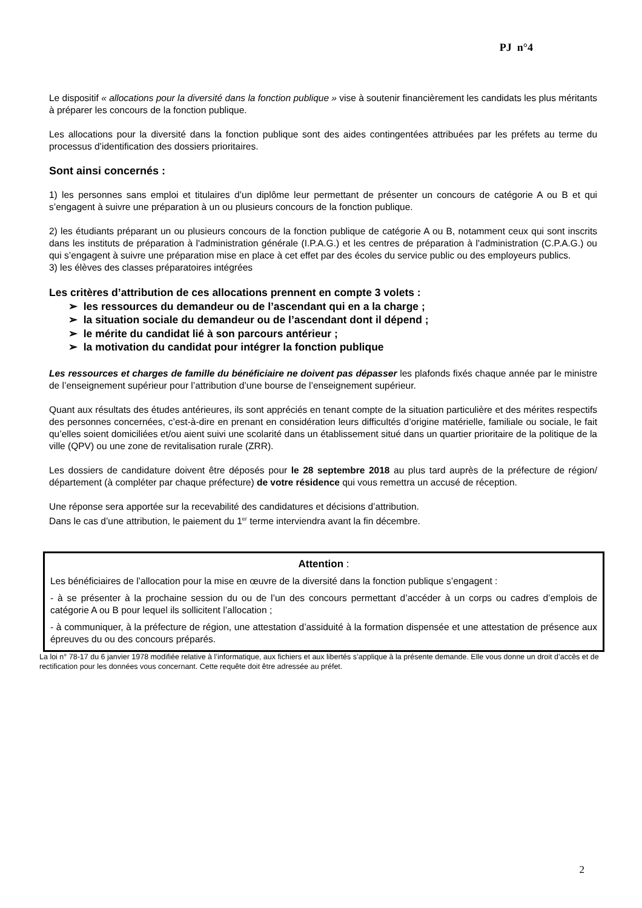PJ n°4
Le dispositif « allocations pour la diversité dans la fonction publique » vise à soutenir financièrement les candidats les plus méritants à préparer les concours de la fonction publique.
Les allocations pour la diversité dans la fonction publique sont des aides contingentées attribuées par les préfets au terme du processus d’identification des dossiers prioritaires.
Sont ainsi concernés :
1) les personnes sans emploi et titulaires d’un diplôme leur permettant de présenter un concours de catégorie A ou B et qui s’engagent à suivre une préparation à un ou plusieurs concours de la fonction publique.
2) les étudiants préparant un ou plusieurs concours de la fonction publique de catégorie A ou B, notamment ceux qui sont inscrits dans les instituts de préparation à l'administration générale (I.P.A.G.) et les centres de préparation à l'administration (C.P.A.G.) ou qui s’engagent à suivre une préparation mise en place à cet effet par des écoles du service public ou des employeurs publics.
3) les élèves des classes préparatoires intégrées
Les critères d’attribution de ces allocations prennent en compte 3 volets :
➢ les ressources du demandeur ou de l’ascendant qui en a la charge ;
➢ la situation sociale du demandeur ou de l’ascendant dont il dépend ;
➢ le mérite du candidat lié à son parcours antérieur ;
➢ la motivation du candidat pour intégrer la fonction publique
Les ressources et charges de famille du bénéficiaire ne doivent pas dépasser les plafonds fixés chaque année par le ministre de l’enseignement supérieur pour l’attribution d’une bourse de l’enseignement supérieur.
Quant aux résultats des études antérieures, ils sont appréciés en tenant compte de la situation particulière et des mérites respectifs des personnes concernées, c’est-à-dire en prenant en considération leurs difficultés d’origine matérielle, familiale ou sociale, le fait qu’elles soient domiciliées et/ou aient suivi une scolarité dans un établissement situé dans un quartier prioritaire de la politique de la ville (QPV) ou une zone de revitalisation rurale (ZRR).
Les dossiers de candidature doivent être déposés pour le 28 septembre 2018 au plus tard auprès de la préfecture de région/ département (à compléter par chaque préfecture) de votre résidence qui vous remettra un accusé de réception.
Une réponse sera apportée sur la recevabilité des candidatures et décisions d’attribution.
Dans le cas d’une attribution, le paiement du 1<sup>er</sup> terme interviendra avant la fin décembre.
Attention :
Les bénéficiaires de l’allocation pour la mise en œuvre de la diversité dans la fonction publique s’engagent :
- à se présenter à la prochaine session du ou de l’un des concours permettant d’accéder à un corps ou cadres d’emplois de catégorie A ou B pour lequel ils sollicitent l’allocation ;
- à communiquer, à la préfecture de région, une attestation d’assiduité à la formation dispensée et une attestation de présence aux épreuves du ou des concours préparés.
La loi n° 78-17 du 6 janvier 1978 modifiée relative à l’informatique, aux fichiers et aux libertés s’applique à la présente demande. Elle vous donne un droit d’accès et de rectification pour les données vous concernant. Cette requête doit être adressée au préfet.
2